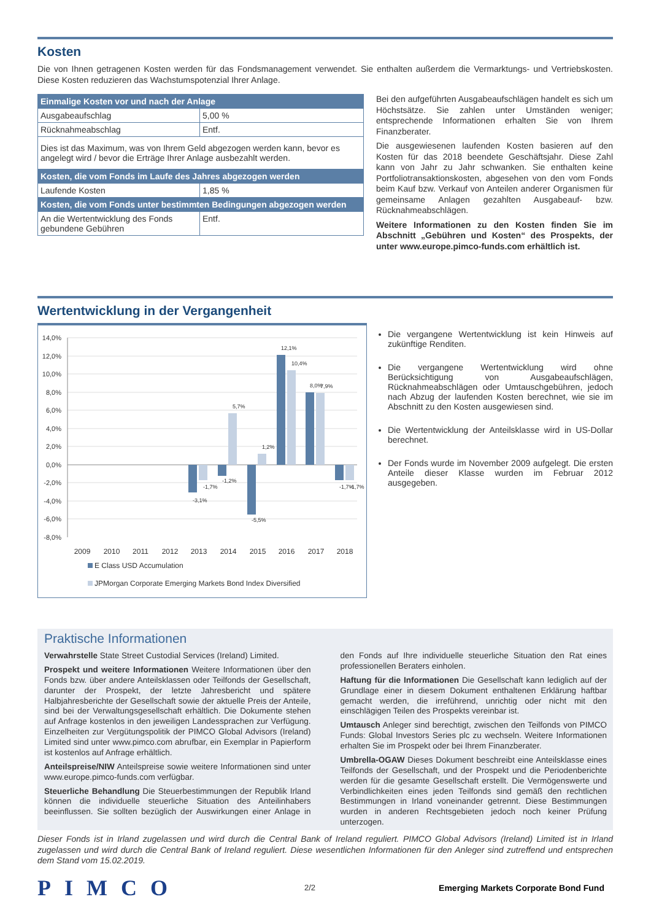Kosten
Die von Ihnen getragenen Kosten werden für das Fondsmanagement verwendet. Sie enthalten außerdem die Vermarktungs- und Vertriebskosten. Diese Kosten reduzieren das Wachstumspotenzial Ihrer Anlage.
| Einmalige Kosten vor und nach der Anlage | |
| --- | --- |
| Ausgabeaufschlag | 5,00 % |
| Rücknahmeabschlag | Entf. |
| Dies ist das Maximum, was von Ihrem Geld abgezogen werden kann, bevor es angelegt wird / bevor die Erträge Ihrer Anlage ausbezahlt werden. | |
| Kosten, die vom Fonds im Laufe des Jahres abgezogen werden | |
| Laufende Kosten | 1,85 % |
| Kosten, die vom Fonds unter bestimmten Bedingungen abgezogen werden | |
| An die Wertentwicklung des Fonds gebundene Gebühren | Entf. |
Bei den aufgeführten Ausgabeaufschlägen handelt es sich um Höchstsätze. Sie zahlen unter Umständen weniger; entsprechende Informationen erhalten Sie von Ihrem Finanzberater.
Die ausgewiesenen laufenden Kosten basieren auf den Kosten für das 2018 beendete Geschäftsjahr. Diese Zahl kann von Jahr zu Jahr schwanken. Sie enthalten keine Portfoliotransaktionskosten, abgesehen von den vom Fonds beim Kauf bzw. Verkauf von Anteilen anderer Organismen für gemeinsame Anlagen gezahlten Ausgabeauf- bzw. Rücknahmeabschlägen.
Weitere Informationen zu den Kosten finden Sie im Abschnitt „Gebühren und Kosten“ des Prospekts, der unter www.europe.pimco-funds.com erhältlich ist.
Wertentwicklung in der Vergangenheit
14,0%
12,0%
10,0%
8,0%
6,0%
4,0%
2,0%
0,0%
-2,0%
-4,0%
-6,0%
-8,0%
-3,1%
-1,7%
-1,2%
5,7%
-5,5%
1,2%
12,1%
10,4%
8,0%
7,9%
-1,7%
-1,7%
2009
2010
2011
2012
2013
2014
2015
2016
2017
2018
E Class USD Accumulation
JPMorgan Corporate Emerging Markets Bond Index Diversified
Die vergangene Wertentwicklung ist kein Hinweis auf zukünftige Renditen.
Die vergangene Wertentwicklung wird ohne Berücksichtigung von Ausgabeaufschlägen, Rücknahmeabschlägen oder Umtauschgebühren, jedoch nach Abzug der laufenden Kosten berechnet, wie sie im Abschnitt zu den Kosten ausgewiesen sind.
Die Wertentwicklung der Anteilsklasse wird in US-Dollar berechnet.
Der Fonds wurde im November 2009 aufgelegt. Die ersten Anteile dieser Klasse wurden im Februar 2012 ausgegeben.
Praktische Informationen
Verwahrstelle State Street Custodial Services (Ireland) Limited.
Prospekt und weitere Informationen Weitere Informationen über den Fonds bzw. über andere Anteilsklassen oder Teilfonds der Gesellschaft, darunter der Prospekt, der letzte Jahresbericht und spätere Halbjahresberichte der Gesellschaft sowie der aktuelle Preis der Anteile, sind bei der Verwaltungsgesellschaft erhältlich. Die Dokumente stehen auf Anfrage kostenlos in den jeweiligen Landessprachen zur Verfügung. Einzelheiten zur Vergütungspolitik der PIMCO Global Advisors (Ireland) Limited sind unter www.pimco.com abrufbar, ein Exemplar in Papierform ist kostenlos auf Anfrage erhältlich.
Anteilspreise/NIW Anteilspreise sowie weitere Informationen sind unter www.europe.pimco-funds.com verfügbar.
Steuerliche Behandlung Die Steuerbestimmungen der Republik Irland können die individuelle steuerliche Situation des Anteilinhabers beeinflussen. Sie sollten bezüglich der Auswirkungen einer Anlage in den Fonds auf Ihre individuelle steuerliche Situation den Rat eines professionellen Beraters einholen.
Haftung für die Informationen Die Gesellschaft kann lediglich auf der Grundlage einer in diesem Dokument enthaltenen Erklärung haftbar gemacht werden, die irreführend, unrichtig oder nicht mit den einschlägigen Teilen des Prospekts vereinbar ist.
Umtausch Anleger sind berechtigt, zwischen den Teilfonds von PIMCO Funds: Global Investors Series plc zu wechseln. Weitere Informationen erhalten Sie im Prospekt oder bei Ihrem Finanzberater.
Umbrella-OGAW Dieses Dokument beschreibt eine Anteilsklasse eines Teilfonds der Gesellschaft, und der Prospekt und die Periodenberichte werden für die gesamte Gesellschaft erstellt. Die Vermögenswerte und Verbindlichkeiten eines jeden Teilfonds sind gemäß den rechtlichen Bestimmungen in Irland voneinander getrennt. Diese Bestimmungen wurden in anderen Rechtsgebieten jedoch noch keiner Prüfung unterzogen.
Dieser Fonds ist in Irland zugelassen und wird durch die Central Bank of Ireland reguliert. PIMCO Global Advisors (Ireland) Limited ist in Irland zugelassen und wird durch die Central Bank of Ireland reguliert. Diese wesentlichen Informationen für den Anleger sind zutreffend und entsprechen dem Stand vom 15.02.2019.
PIMCO
2/2
Emerging Markets Corporate Bond Fund